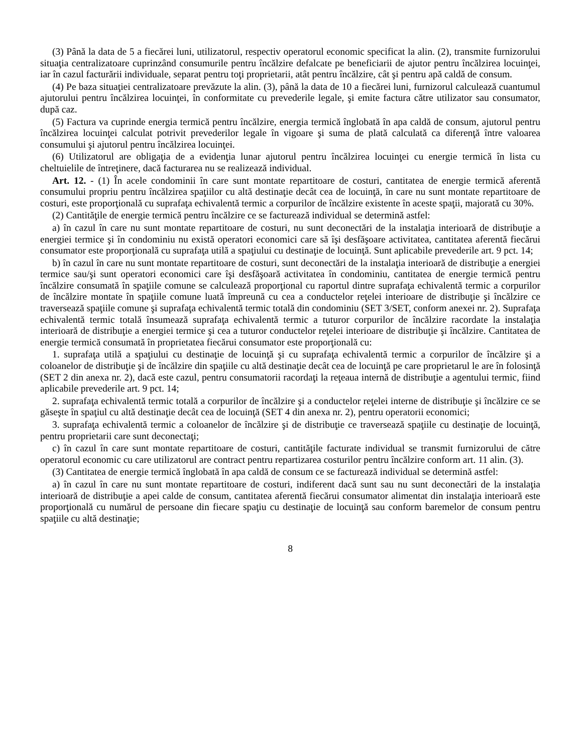(3) Până la data de 5 a fiecărei luni, utilizatorul, respectiv operatorul economic specificat la alin. (2), transmite furnizorului situaţia centralizatoare cuprinzând consumurile pentru încălzire defalcate pe beneficiarii de ajutor pentru încălzirea locuinţei, iar în cazul facturării individuale, separat pentru toţi proprietarii, atât pentru încălzire, cât şi pentru apă caldă de consum.
(4) Pe baza situaţiei centralizatoare prevăzute la alin. (3), până la data de 10 a fiecărei luni, furnizorul calculează cuantumul ajutorului pentru încălzirea locuinţei, în conformitate cu prevederile legale, şi emite factura către utilizator sau consumator, după caz.
(5) Factura va cuprinde energia termică pentru încălzire, energia termică înglobată în apa caldă de consum, ajutorul pentru încălzirea locuinţei calculat potrivit prevederilor legale în vigoare şi suma de plată calculată ca diferenţă între valoarea consumului şi ajutorul pentru încălzirea locuinţei.
(6) Utilizatorul are obligaţia de a evidenţia lunar ajutorul pentru încălzirea locuinţei cu energie termică în lista cu cheltuielile de întreţinere, dacă facturarea nu se realizează individual.
Art. 12. - (1) În acele condominii în care sunt montate repartitoare de costuri, cantitatea de energie termică aferentă consumului propriu pentru încălzirea spaţiilor cu altă destinaţie decât cea de locuinţă, în care nu sunt montate repartitoare de costuri, este proporţională cu suprafaţa echivalentă termic a corpurilor de încălzire existente în aceste spaţii, majorată cu 30%.
(2) Cantităţile de energie termică pentru încălzire ce se facturează individual se determină astfel:
a) în cazul în care nu sunt montate repartitoare de costuri, nu sunt deconectări de la instalaţia interioară de distribuţie a energiei termice şi în condominiu nu există operatori economici care să îşi desfăşoare activitatea, cantitatea aferentă fiecărui consumator este proporţională cu suprafaţa utilă a spaţiului cu destinaţie de locuinţă. Sunt aplicabile prevederile art. 9 pct. 14;
b) în cazul în care nu sunt montate repartitoare de costuri, sunt deconectări de la instalaţia interioară de distribuţie a energiei termice sau/şi sunt operatori economici care îşi desfăşoară activitatea în condominiu, cantitatea de energie termică pentru încălzire consumată în spaţiile comune se calculează proporţional cu raportul dintre suprafaţa echivalentă termic a corpurilor de încălzire montate în spaţiile comune luată împreună cu cea a conductelor reţelei interioare de distribuţie şi încălzire ce traversează spaţiile comune şi suprafaţa echivalentă termic totală din condominiu (SET 3/SET, conform anexei nr. 2). Suprafaţa echivalentă termic totală însumează suprafaţa echivalentă termic a tuturor corpurilor de încălzire racordate la instalaţia interioară de distribuţie a energiei termice şi cea a tuturor conductelor reţelei interioare de distribuţie şi încălzire. Cantitatea de energie termică consumată în proprietatea fiecărui consumator este proporţională cu:
1. suprafaţa utilă a spaţiului cu destinaţie de locuinţă şi cu suprafaţa echivalentă termic a corpurilor de încălzire şi a coloanelor de distribuţie şi de încălzire din spaţiile cu altă destinaţie decât cea de locuinţă pe care proprietarul le are în folosinţă (SET 2 din anexa nr. 2), dacă este cazul, pentru consumatorii racordaţi la reţeaua internă de distribuţie a agentului termic, fiind aplicabile prevederile art. 9 pct. 14;
2. suprafaţa echivalentă termic totală a corpurilor de încălzire şi a conductelor reţelei interne de distribuţie şi încălzire ce se găseşte în spaţiul cu altă destinaţie decât cea de locuinţă (SET 4 din anexa nr. 2), pentru operatorii economici;
3. suprafaţa echivalentă termic a coloanelor de încălzire şi de distribuţie ce traversează spaţiile cu destinaţie de locuinţă, pentru proprietarii care sunt deconectaţi;
c) în cazul în care sunt montate repartitoare de costuri, cantităţile facturate individual se transmit furnizorului de către operatorul economic cu care utilizatorul are contract pentru repartizarea costurilor pentru încălzire conform art. 11 alin. (3).
(3) Cantitatea de energie termică înglobată în apa caldă de consum ce se facturează individual se determină astfel:
a) în cazul în care nu sunt montate repartitoare de costuri, indiferent dacă sunt sau nu sunt deconectări de la instalaţia interioară de distribuţie a apei calde de consum, cantitatea aferentă fiecărui consumator alimentat din instalaţia interioară este proporţională cu numărul de persoane din fiecare spaţiu cu destinaţie de locuinţă sau conform baremelor de consum pentru spaţiile cu altă destinaţie;
8